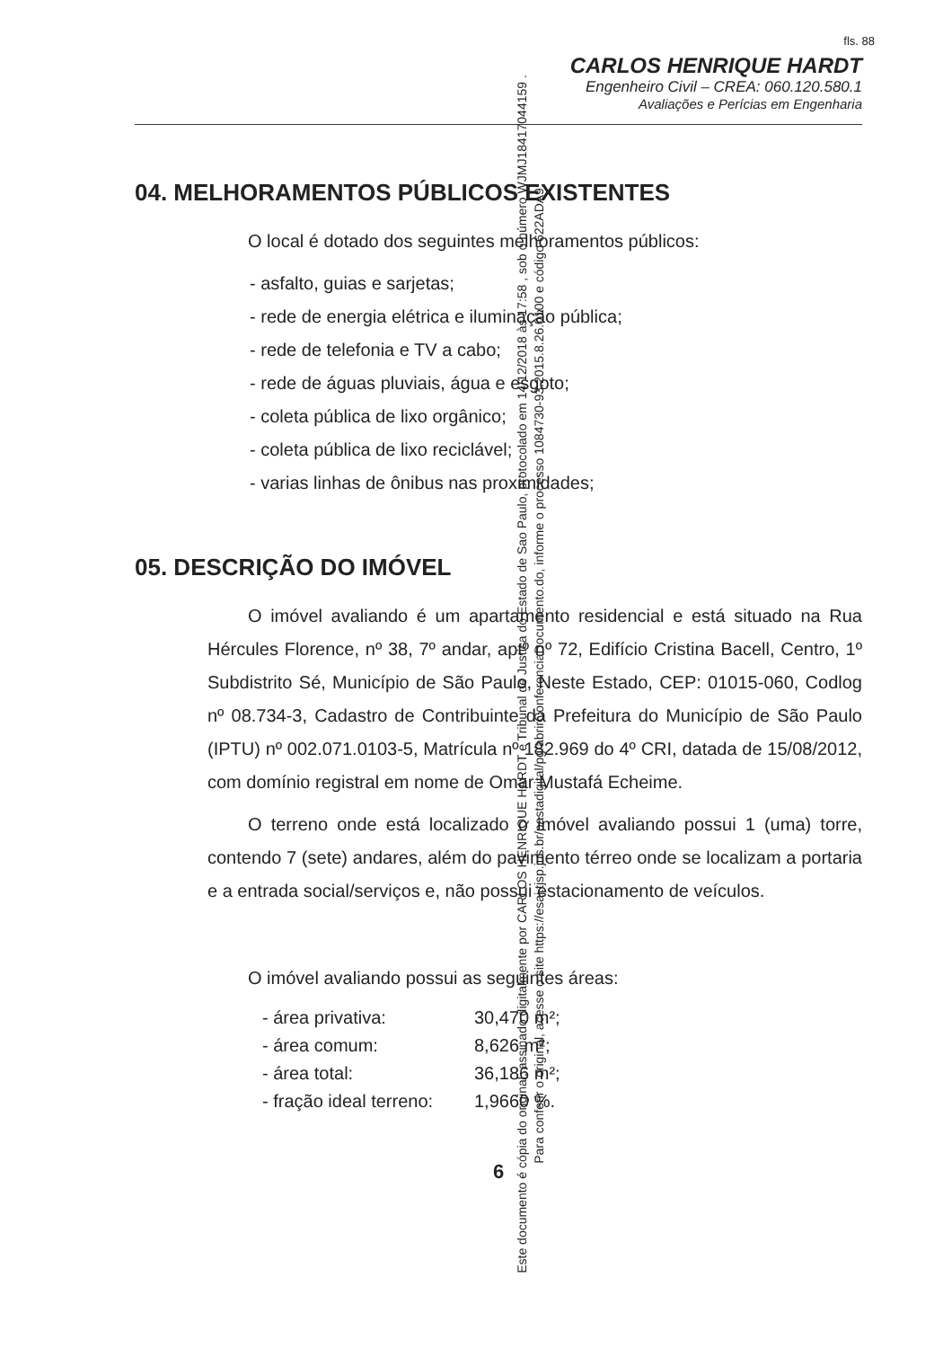fls. 88
CARLOS HENRIQUE HARDT
Engenheiro Civil – CREA: 060.120.580.1
Avaliações e Perícias em Engenharia
04. MELHORAMENTOS PÚBLICOS EXISTENTES
O local é dotado dos seguintes melhoramentos públicos:
- asfalto, guias e sarjetas;
- rede de energia elétrica e iluminação pública;
- rede de telefonia e TV a cabo;
- rede de águas pluviais, água e esgoto;
- coleta pública de lixo orgânico;
- coleta pública de lixo reciclável;
- varias linhas de ônibus nas proximidades;
05. DESCRIÇÃO DO IMÓVEL
O imóvel avaliando é um apartamento residencial e está situado na Rua Hércules Florence, nº 38, 7º andar, aptº nº 72, Edifício Cristina Bacell, Centro, 1º Subdistrito Sé, Município de São Paulo, Neste Estado, CEP: 01015-060, Codlog nº 08.734-3, Cadastro de Contribuinte da Prefeitura do Município de São Paulo (IPTU) nº 002.071.0103-5, Matrícula nº 182.969 do 4º CRI, datada de 15/08/2012, com domínio registral em nome de Omar Mustafá Echeime.
O terreno onde está localizado o imóvel avaliando possui 1 (uma) torre, contendo 7 (sete) andares, além do pavimento térreo onde se localizam a portaria e a entrada social/serviços e, não possui estacionamento de veículos.
O imóvel avaliando possui as seguintes áreas:
| - área privativa: | 30,470 m²; |
| - área comum: | 8,626 m²; |
| - área total: | 36,186 m²; |
| - fração ideal terreno: | 1,9660 %. |
6
Este documento é cópia do original, assinado digitalmente por CARLOS HENRIQUE HARDT e Tribunal de Justica do Estado de Sao Paulo, protocolado em 14/12/2018 às 17:58 , sob o número WJMJ18417044159 .
Para conferir o original, acesse o site https://esaj.tjsp.jus.br/pastadigital/pg/abrirConferenciaDocumento.do, informe o processo 1084730-93.2015.8.26.0100 e código 622ADA9.